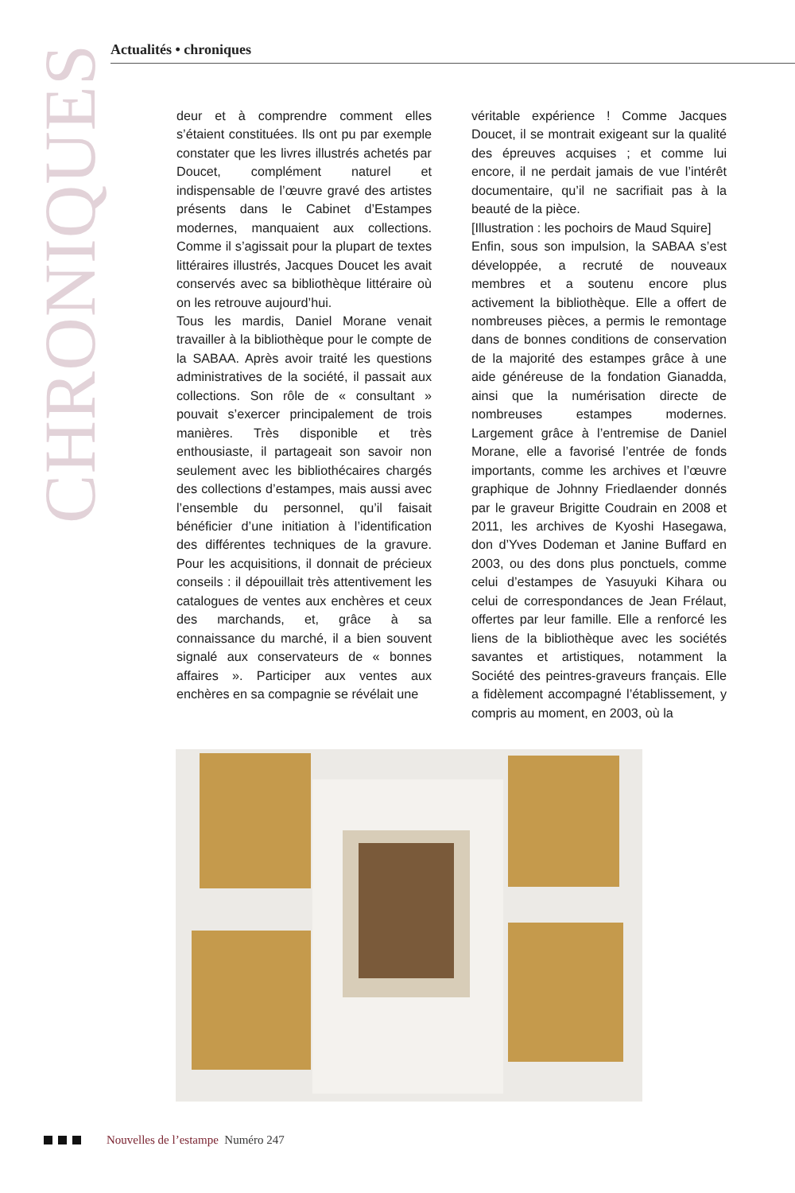CHRONIQUES
Actualités • chroniques
deur et à comprendre comment elles s’étaient constituées. Ils ont pu par exemple constater que les livres illustrés achetés par Doucet, complément naturel et indispensable de l’œuvre gravé des artistes présents dans le Cabinet d’Estampes modernes, manquaient aux collections. Comme il s’agissait pour la plupart de textes littéraires illustrés, Jacques Doucet les avait conservés avec sa bibliothèque littéraire où on les retrouve aujourd’hui.
Tous les mardis, Daniel Morane venait travailler à la bibliothèque pour le compte de la SABAA. Après avoir traité les questions administratives de la société, il passait aux collections. Son rôle de « consultant » pouvait s’exercer principalement de trois manières. Très disponible et très enthousiaste, il partageait son savoir non seulement avec les bibliothécaires chargés des collections d’estampes, mais aussi avec l’ensemble du personnel, qu’il faisait bénéficier d’une initiation à l’identification des différentes techniques de la gravure. Pour les acquisitions, il donnait de précieux conseils : il dépouillait très attentivement les catalogues de ventes aux enchères et ceux des marchands, et, grâce à sa connaissance du marché, il a bien souvent signalé aux conservateurs de « bonnes affaires ». Participer aux ventes aux enchères en sa compagnie se révélait une
véritable expérience ! Comme Jacques Doucet, il se montrait exigeant sur la qualité des épreuves acquises ; et comme lui encore, il ne perdait jamais de vue l’intérêt documentaire, qu’il ne sacrifiait pas à la beauté de la pièce.
[Illustration : les pochoirs de Maud Squire]
Enfin, sous son impulsion, la SABAA s’est développée, a recruté de nouveaux membres et a soutenu encore plus activement la bibliothèque. Elle a offert de nombreuses pièces, a permis le remontage dans de bonnes conditions de conservation de la majorité des estampes grâce à une aide généreuse de la fondation Gianadda, ainsi que la numérisation directe de nombreuses estampes modernes. Largement grâce à l’entremise de Daniel Morane, elle a favorisé l’entrée de fonds importants, comme les archives et l’œuvre graphique de Johnny Friedlaender donnés par le graveur Brigitte Coudrain en 2008 et 2011, les archives de Kyoshi Hasegawa, don d’Yves Dodeman et Janine Buffard en 2003, ou des dons plus ponctuels, comme celui d’estampes de Yasuyuki Kihara ou celui de correspondances de Jean Frélaut, offertes par leur famille. Elle a renforcé les liens de la bibliothèque avec les sociétés savantes et artistiques, notamment la Société des peintres-graveurs français. Elle a fidèlement accompagné l’établissement, y compris au moment, en 2003, où la
Nouvelles de l’estampe Numéro 247